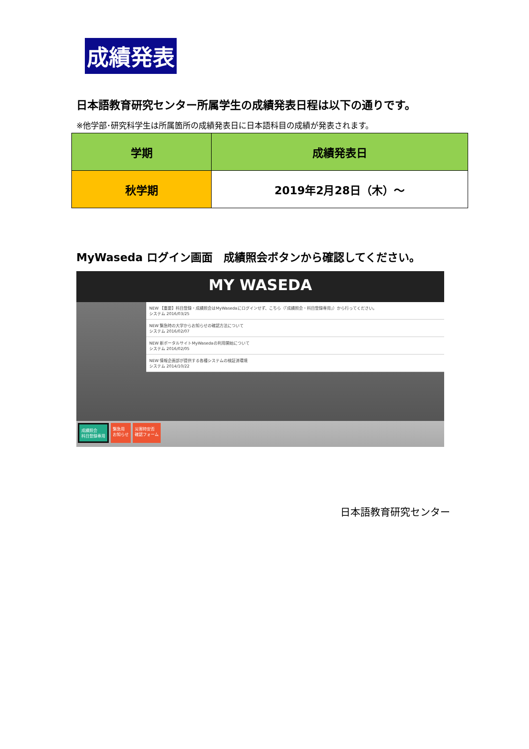成績発表
日本語教育研究センター所属学生の成績発表日程は以下の通りです。
※他学部･研究科学生は所属箇所の成績発表日に日本語科目の成績が発表されます。
| 学期 | 成績発表日 |
| --- | --- |
| 秋学期 | 2019年2月28日（木）～ |
MyWaseda ログイン画面　成績照会ボタンから確認してください。
MY WASEDA
NEW 【重要】科目登録・成績照会はMyWasedaにログインせず、こちら（「成績照会・科目登録専用」）から行ってください。
システム 2016/03/25
NEW 緊急時の大学からお知らせの確認方法について
システム 2016/02/07
NEW 新ポータルサイトMyWasedaの利用開始について
システム 2016/02/05
NEW 情報企画部が提供する各種システムの検証済環境
システム 2014/10/22
成績照会
科目登録専用 緊急用
お知らせ 災害時安否
確認フォーム
日本語教育研究センター